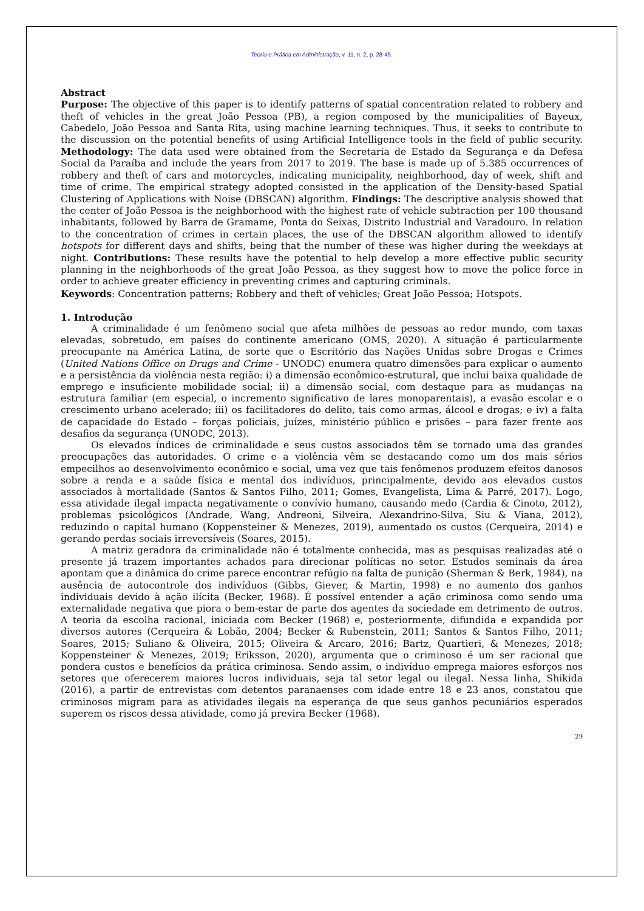Teoria e Prática em Administração, v. 11, n. 2, p. 28-45.
Abstract
Purpose: The objective of this paper is to identify patterns of spatial concentration related to robbery and theft of vehicles in the great João Pessoa (PB), a region composed by the municipalities of Bayeux, Cabedelo, João Pessoa and Santa Rita, using machine learning techniques. Thus, it seeks to contribute to the discussion on the potential benefits of using Artificial Intelligence tools in the field of public security. Methodology: The data used were obtained from the Secretaria de Estado da Segurança e da Defesa Social da Paraíba and include the years from 2017 to 2019. The base is made up of 5.385 occurrences of robbery and theft of cars and motorcycles, indicating municipality, neighborhood, day of week, shift and time of crime. The empirical strategy adopted consisted in the application of the Density-based Spatial Clustering of Applications with Noise (DBSCAN) algorithm. Findings: The descriptive analysis showed that the center of João Pessoa is the neighborhood with the highest rate of vehicle subtraction per 100 thousand inhabitants, followed by Barra de Gramame, Ponta do Seixas, Distrito Industrial and Varadouro. In relation to the concentration of crimes in certain places, the use of the DBSCAN algorithm allowed to identify hotspots for different days and shifts, being that the number of these was higher during the weekdays at night. Contributions: These results have the potential to help develop a more effective public security planning in the neighborhoods of the great João Pessoa, as they suggest how to move the police force in order to achieve greater efficiency in preventing crimes and capturing criminals.
Keywords: Concentration patterns; Robbery and theft of vehicles; Great João Pessoa; Hotspots.
1. Introdução
A criminalidade é um fenômeno social que afeta milhões de pessoas ao redor mundo, com taxas elevadas, sobretudo, em países do continente americano (OMS, 2020). A situação é particularmente preocupante na América Latina, de sorte que o Escritório das Nações Unidas sobre Drogas e Crimes (United Nations Office on Drugs and Crime - UNODC) enumera quatro dimensões para explicar o aumento e a persistência da violência nesta região: i) a dimensão econômico-estrutural, que inclui baixa qualidade de emprego e insuficiente mobilidade social; ii) a dimensão social, com destaque para as mudanças na estrutura familiar (em especial, o incremento significativo de lares monoparentais), a evasão escolar e o crescimento urbano acelerado; iii) os facilitadores do delito, tais como armas, álcool e drogas; e iv) a falta de capacidade do Estado – forças policiais, juízes, ministério público e prisões – para fazer frente aos desafios da segurança (UNODC, 2013).
Os elevados índices de criminalidade e seus custos associados têm se tornado uma das grandes preocupações das autoridades. O crime e a violência vêm se destacando como um dos mais sérios empecilhos ao desenvolvimento econômico e social, uma vez que tais fenômenos produzem efeitos danosos sobre a renda e a saúde física e mental dos indivíduos, principalmente, devido aos elevados custos associados à mortalidade (Santos & Santos Filho, 2011; Gomes, Evangelista, Lima & Parré, 2017). Logo, essa atividade ilegal impacta negativamente o convívio humano, causando medo (Cardia & Cinoto, 2012), problemas psicológicos (Andrade, Wang, Andreoni, Silveira, Alexandrino-Silva, Siu & Viana, 2012), reduzindo o capital humano (Koppensteiner & Menezes, 2019), aumentado os custos (Cerqueira, 2014) e gerando perdas sociais irreversíveis (Soares, 2015).
A matriz geradora da criminalidade não é totalmente conhecida, mas as pesquisas realizadas até o presente já trazem importantes achados para direcionar políticas no setor. Estudos seminais da área apontam que a dinâmica do crime parece encontrar refúgio na falta de punição (Sherman & Berk, 1984), na ausência de autocontrole dos indivíduos (Gibbs, Giever, & Martin, 1998) e no aumento dos ganhos individuais devido à ação ilícita (Becker, 1968). É possível entender a ação criminosa como sendo uma externalidade negativa que piora o bem-estar de parte dos agentes da sociedade em detrimento de outros. A teoria da escolha racional, iniciada com Becker (1968) e, posteriormente, difundida e expandida por diversos autores (Cerqueira & Lobão, 2004; Becker & Rubenstein, 2011; Santos & Santos Filho, 2011; Soares, 2015; Suliano & Oliveira, 2015; Oliveira & Arcaro, 2016; Bartz, Quartieri, & Menezes, 2018; Koppensteiner & Menezes, 2019; Eriksson, 2020), argumenta que o criminoso é um ser racional que pondera custos e benefícios da prática criminosa. Sendo assim, o indivíduo emprega maiores esforços nos setores que oferecerem maiores lucros individuais, seja tal setor legal ou ilegal. Nessa linha, Shikida (2016), a partir de entrevistas com detentos paranaenses com idade entre 18 e 23 anos, constatou que criminosos migram para as atividades ilegais na esperança de que seus ganhos pecuniários esperados superem os riscos dessa atividade, como já previra Becker (1968).
29